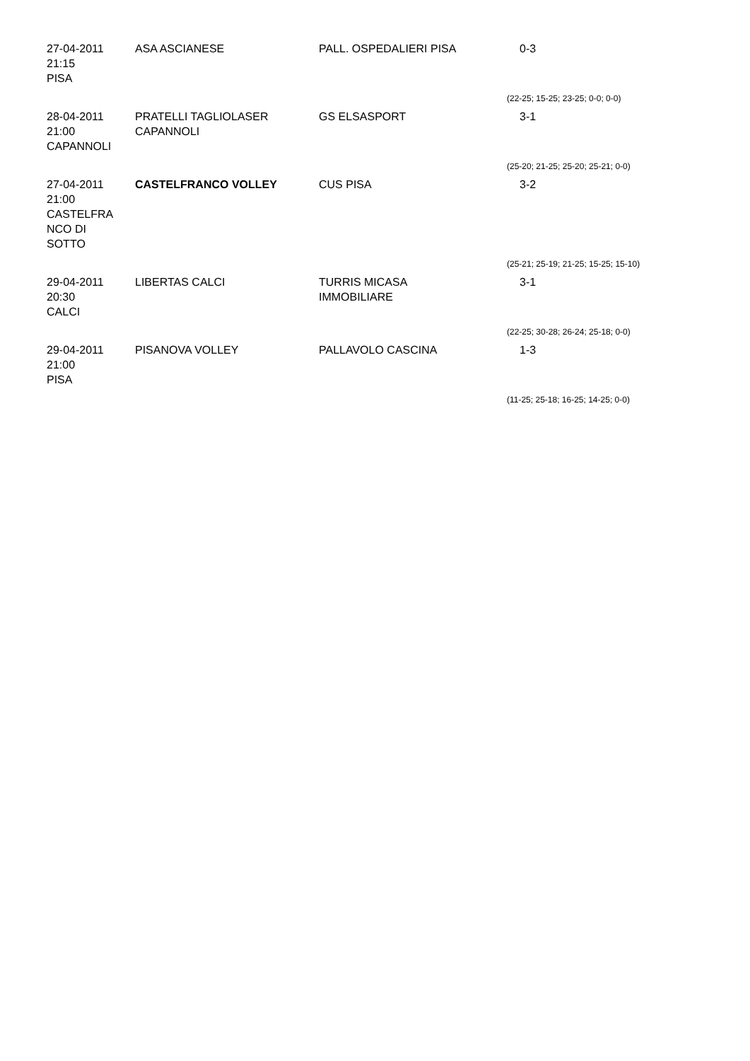| 27-04-2011 21:15 PISA | ASA ASCIANESE | PALL. OSPEDALIERI PISA | 0-3 |
| | | | (22-25; 15-25; 23-25; 0-0; 0-0) |
| 28-04-2011 21:00 CAPANNOLI | PRATELLI TAGLIOLASER CAPANNOLI | GS ELSASPORT | 3-1 |
| | | | (25-20; 21-25; 25-20; 25-21; 0-0) |
| 27-04-2011 21:00 CASTELFRA NCO DI SOTTO | CASTELFRANCO VOLLEY | CUS PISA | 3-2 |
| | | | (25-21; 25-19; 21-25; 15-25; 15-10) |
| 29-04-2011 20:30 CALCI | LIBERTAS CALCI | TURRIS MICASA IMMOBILIARE | 3-1 |
| | | | (22-25; 30-28; 26-24; 25-18; 0-0) |
| 29-04-2011 21:00 PISA | PISANOVA VOLLEY | PALLAVOLO CASCINA | 1-3 |
| | | | (11-25; 25-18; 16-25; 14-25; 0-0) |